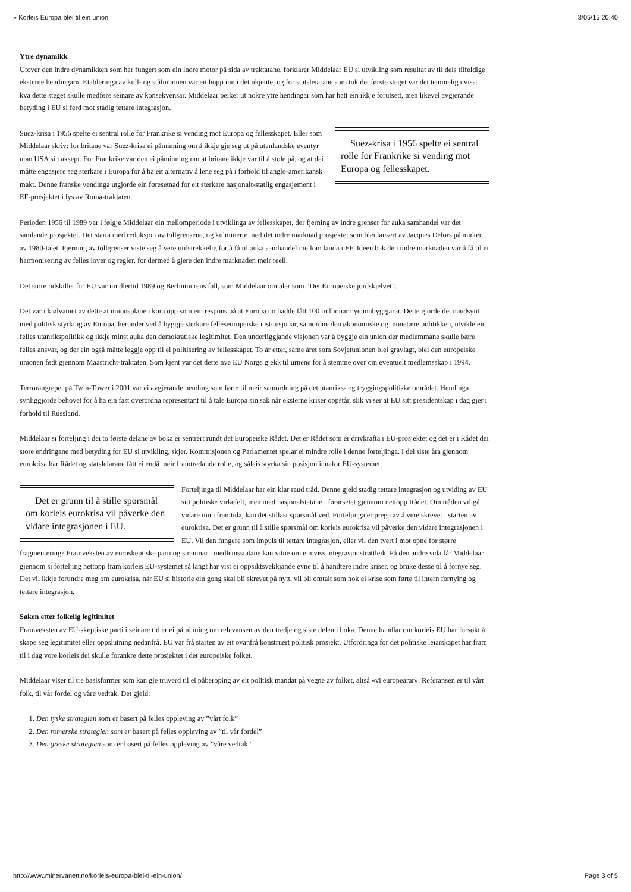» Korleis Europa blei til ein union 3/05/15 20:40
Ytre dynamikk
Utover den indre dynamikken som har fungert som ein indre motor på sida av traktatane, forklarer Middelaar EU si utvikling som resultat av til dels tilfeldige eksterne hendingar». Etableringa av kull- og stålunionen var eit hopp inn i det ukjente, og for statsleiarane som tok det første steget var det temmelig uvisst kva dette steget skulle medføre seinare av konsekvensar. Middelaar peiker ut nokre ytre hendingar som har hatt ein ikkje forutsett, men likevel avgjerande betyding i EU si ferd mot stadig tettare integrasjon.
Suez-krisa i 1956 spelte ei sentral rolle for Frankrike si vending mot Europa og fellesskapet.
Suez-krisa i 1956 spelte ei sentral rolle for Frankrike si vending mot Europa og fellesskapet. Eller som Middelaar skriv: for britane var Suez-krisa ei påminning om å ikkje gje seg ut på utanlandske eventyr utan USA sin aksept. For Frankrike var den ei påminning om at britane ikkje var til å stole på, og at dei måtte engasjere seg sterkare i Europa for å ha eit alternativ å lene seg på i forhold til anglo-amerikansk makt. Denne franske vendinga utgjorde ein føresetnad for eit sterkare nasjonalt-statlig engasjement i EF-prosjektet i lys av Roma-traktaten.
Perioden 1956 til 1989 var i følgje Middelaar ein mellomperiode i utviklinga av fellesskapet, der fjerning av indre grenser for auka samhandel var det samlande prosjektet. Det starta med reduksjon av tollgrensene, og kulminerte med det indre marknad prosjektet som blei lansert av Jacques Delors på midten av 1980-talet. Fjerning av tollgrenser viste seg å vere utilstrekkelig for å få til auka samhandel mellom landa i EF. Ideen bak den indre marknaden var å få til ei harmonisering av felles lover og regler, for dermed å gjere den indre marknaden meir reell.
Det store tidskillet for EU var imidlertid 1989 og Berlinmurens fall, som Middelaar omtaler som ”Det Europeiske jordskjelvet”.
Det var i kjølvatnet av dette at unionsplanen kom opp som ein respons på at Europa no hadde fått 100 millionar nye innbyggjarar. Dette gjorde det naudsynt med politisk styrking av Europa, herunder ved å byggje sterkare felleseuropeiske institusjonar, samordne den økonomiske og monetære politikken, utvikle ein felles utanrikspolitikk og ikkje minst auka den demokratiske legitimitet. Den underliggjande visjonen var å byggje ein union der medlemmane skulle bære felles ansvar, og der ein også måtte leggje opp til ei politisering av fellesskapet. To år etter, same året som Sovjetunionen blei gravlagt, blei den europeiske unionen født gjennom Maastricht-traktaten. Som kjent var det dette nye EU Norge gjekk til urnene for å stemme over om eventuelt medlemsskap i 1994.
Terrorangrepet på Twin-Tower i 2001 var ei avgjerande hending som førte til meir samordning på det utanriks- og tryggingspolitiske området. Hendinga synliggjorde behovet for å ha ein fast overordna representant til å tale Europa sin sak når eksterne kriser oppstår, slik vi ser at EU sitt presidentskap i dag gjer i forhold til Russland.
Middelaar si forteljing i dei to første delane av boka er sentrert rundt det Europeiske Rådet. Det er Rådet som er drivkrafta i EU-prosjektet og det er i Rådet dei store endringane med betyding for EU si utvikling, skjer. Kommisjonen og Parlamentet spelar ei mindre rolle i denne forteljinga. I dei siste åra gjennom eurokrisa har Rådet og statsleiarane fått ei endå meir framtredande rolle, og såleis styrka sin posisjon innafor EU-systemet.
Det er grunn til å stille spørsmål om korleis eurokrisa vil påverke den vidare integrasjonen i EU.
Forteljinga til Middelaar har ein klar raud tråd. Denne gjeld stadig tettare integrasjon og utviding av EU sitt politiske virkefelt, men med nasjonalstatane i førarsetet gjennom nettopp Rådet. Om tråden vil gå vidare inn i framtida, kan det stillast spørsmål ved. Forteljinga er prega av å vere skrevet i starten av eurokrisa. Det er grunn til å stille spørsmål om korleis eurokrisa vil påverke den vidare integrasjonen i EU. Vil den fungere som impuls til tettare integrasjon, eller vil den tvert i mot opne for større fragmentering? Framveksten av euroskeptiske parti og straumar i medlemsstatane kan vitne om ein viss integrasjonstrøttleik. På den andre sida får Middelaar gjennom si forteljing nettopp fram korleis EU-systemet så langt har vist ei oppsiktsvekkjande evne til å handtere indre kriser, og bruke desse til å fornye seg. Det vil ikkje forundre meg om eurokrisa, når EU si historie ein gong skal bli skrevet på nytt, vil bli omtalt som nok ei krise som førte til intern fornying og tettare integrasjon.
Søken etter folkelig legitimitet
Framveksten av EU-skeptiske parti i seinare tid er ei påminning om relevansen av den tredje og siste delen i boka. Denne handlar om korleis EU har forsøkt å skape seg legitimitet eller oppslutning nedanfrå. EU var frå starten av eit ovanfrå konstruert politisk prosjekt. Utfordringa for det politiske leiarskapet har fram til i dag vore korleis dei skulle forankre dette prosjektet i det europeiske folket.
Middelaar viser til tre basisformer som kan gje truverd til ei påberoping av eit politisk mandat på vegne av folket, altså «vi europearar». Referansen er til vårt folk, til vår fordel og våre vedtak. Det gjeld:
1. Den tyske strategien som er basert på felles oppleving av ”vårt folk”
2. Den romerske strategien som er basert på felles oppleving av ”til vår fordel”
3. Den greske strategien som er basert på felles oppleving av ”våre vedtak”
http://www.minervanett.no/korleis-europa-blei-til-ein-union/ Page 3 of 5